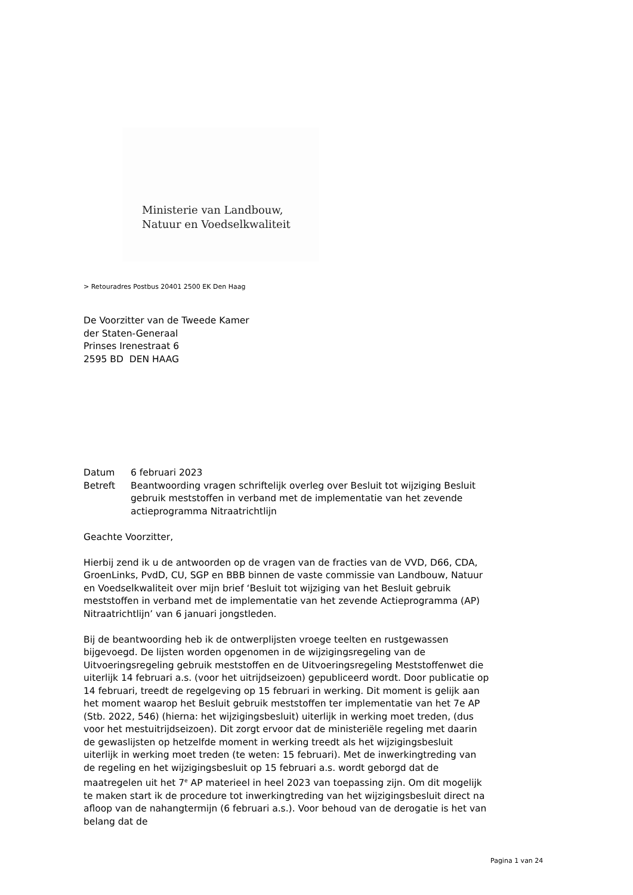Ministerie van Landbouw,
Natuur en Voedselkwaliteit
> Retouradres Postbus 20401 2500 EK Den Haag
De Voorzitter van de Tweede Kamer
der Staten-Generaal
Prinses Irenestraat 6
2595 BD DEN HAAG
| Datum | 6 februari 2023 |
| Betreft | Beantwoording vragen schriftelijk overleg over Besluit tot wijziging Besluit gebruik meststoffen in verband met de implementatie van het zevende actieprogramma Nitraatrichtlijn |
Geachte Voorzitter,
Hierbij zend ik u de antwoorden op de vragen van de fracties van de VVD, D66, CDA, GroenLinks, PvdD, CU, SGP en BBB binnen de vaste commissie van Landbouw, Natuur en Voedselkwaliteit over mijn brief ‘Besluit tot wijziging van het Besluit gebruik meststoffen in verband met de implementatie van het zevende Actieprogramma (AP) Nitraatrichtlijn’ van 6 januari jongstleden.
Bij de beantwoording heb ik de ontwerplijsten vroege teelten en rustgewassen bijgevoegd. De lijsten worden opgenomen in de wijzigingsregeling van de Uitvoeringsregeling gebruik meststoffen en de Uitvoeringsregeling Meststoffenwet die uiterlijk 14 februari a.s. (voor het uitrijdseizoen) gepubliceerd wordt. Door publicatie op 14 februari, treedt de regelgeving op 15 februari in werking. Dit moment is gelijk aan het moment waarop het Besluit gebruik meststoffen ter implementatie van het 7e AP (Stb. 2022, 546) (hierna: het wijzigingsbesluit) uiterlijk in werking moet treden, (dus voor het mestuitrijdseizoen). Dit zorgt ervoor dat de ministeriële regeling met daarin de gewaslijsten op hetzelfde moment in werking treedt als het wijzigingsbesluit uiterlijk in werking moet treden (te weten: 15 februari). Met de inwerkingtreding van de regeling en het wijzigingsbesluit op 15 februari a.s. wordt geborgd dat de maatregelen uit het 7<sup>e</sup> AP materieel in heel 2023 van toepassing zijn. Om dit mogelijk te maken start ik de procedure tot inwerkingtreding van het wijzigingsbesluit direct na afloop van de nahangtermijn (6 februari a.s.). Voor behoud van de derogatie is het van belang dat de
Pagina 1 van 24